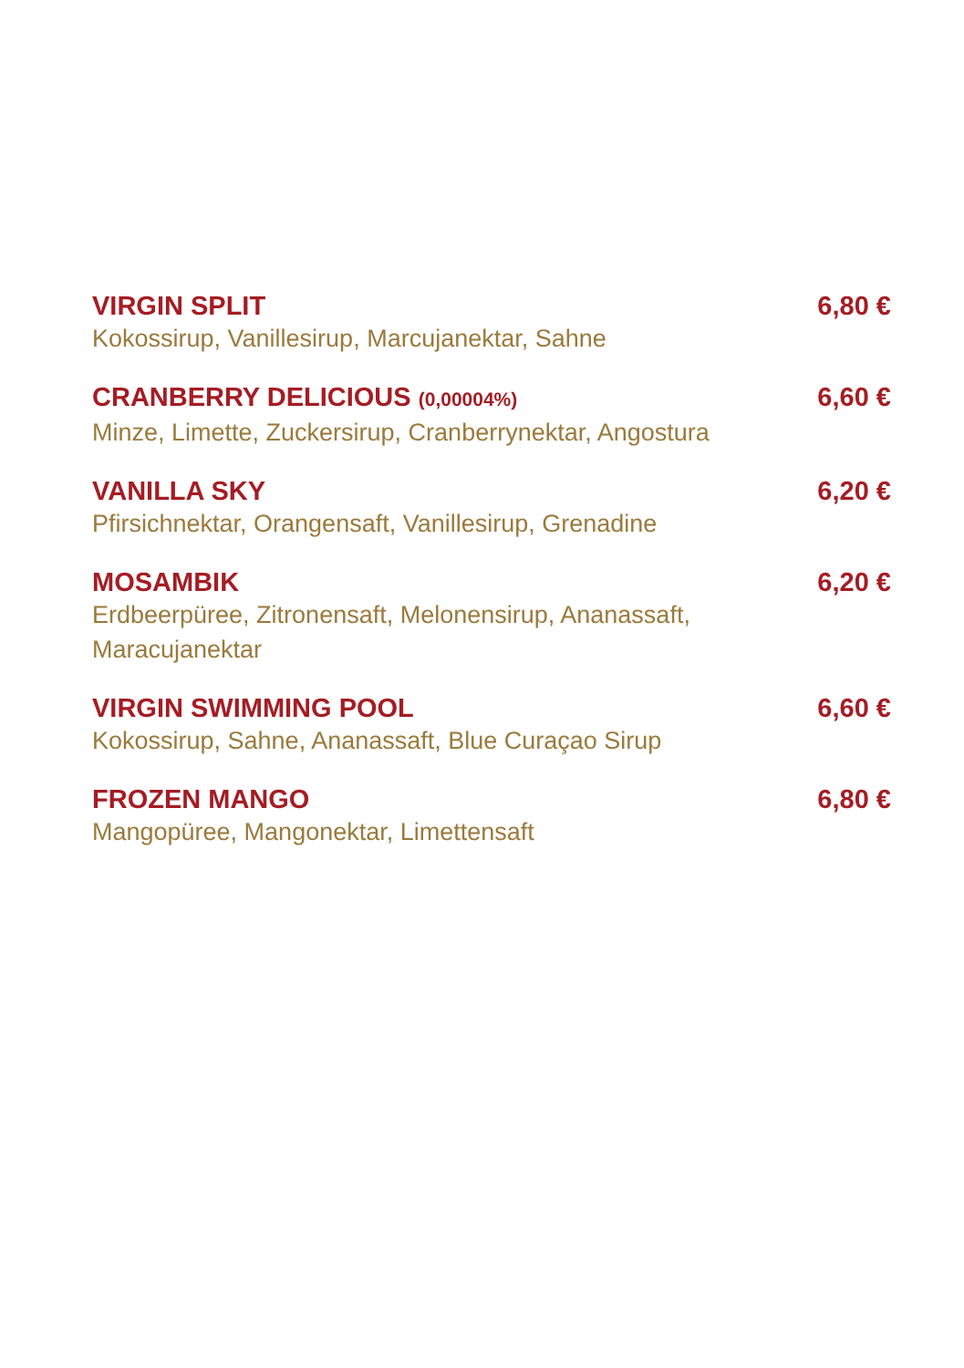VIRGIN SPLIT
Kokossirup, Vanillesirup, Marcujanektar, Sahne
6,80 €
CRANBERRY DELICIOUS (0,00004%)
Minze, Limette, Zuckersirup, Cranberrynektar, Angostura
6,60 €
VANILLA SKY
Pfirsichnektar, Orangensaft, Vanillesirup, Grenadine
6,20 €
MOSAMBIK
Erdbeerpüree, Zitronensaft, Melonensirup, Ananassaft, Maracujanektar
6,20 €
VIRGIN SWIMMING POOL
Kokossirup, Sahne, Ananassaft, Blue Curaçao Sirup
6,60 €
FROZEN MANGO
Mangopüree, Mangonektar, Limettensaft
6,80 €